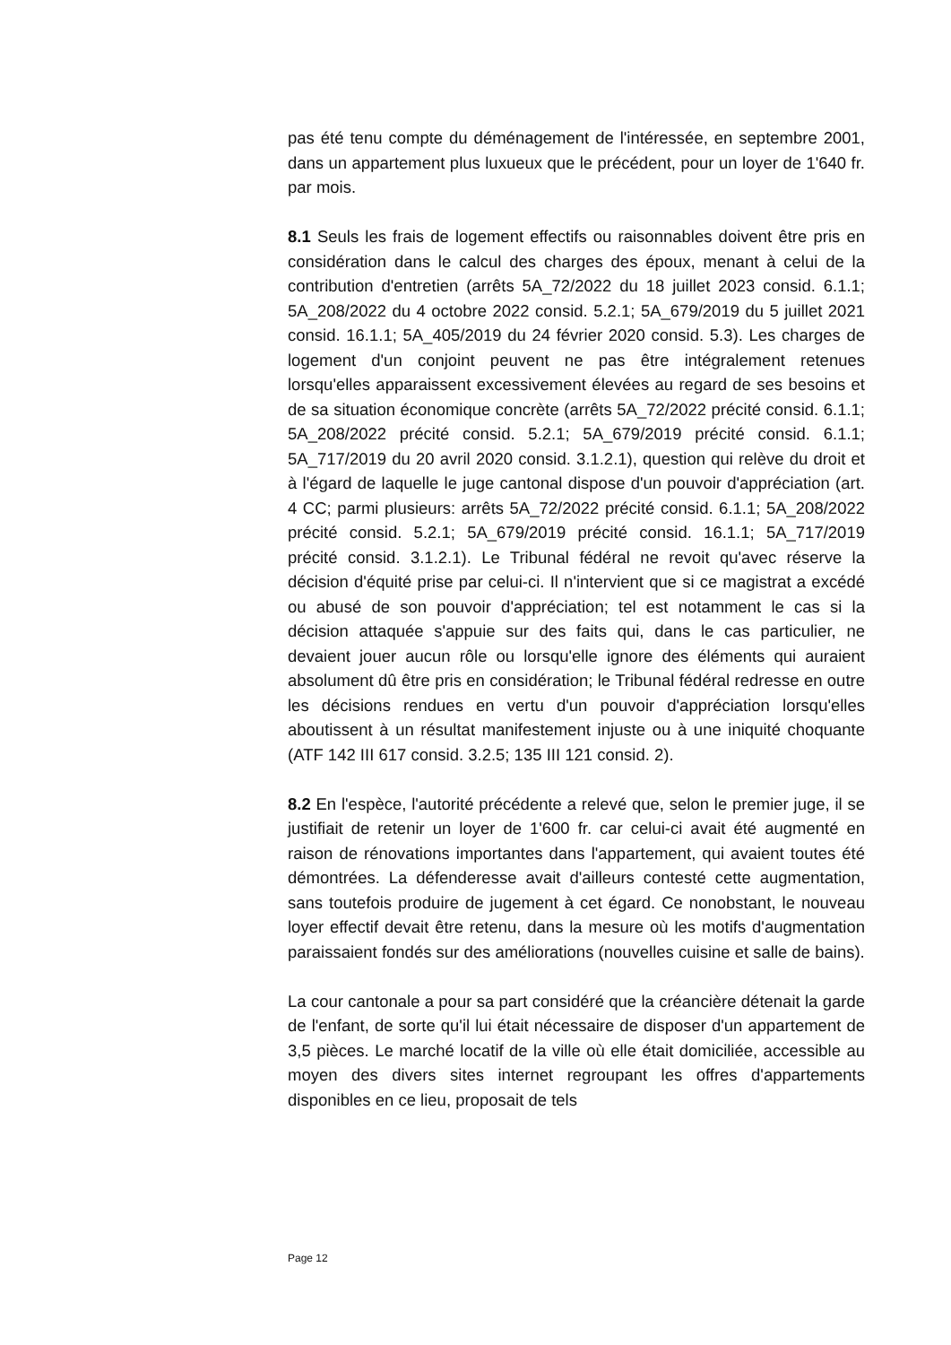pas été tenu compte du déménagement de l'intéressée, en septembre 2001, dans un appartement plus luxueux que le précédent, pour un loyer de 1'640 fr. par mois.
8.1 Seuls les frais de logement effectifs ou raisonnables doivent être pris en considération dans le calcul des charges des époux, menant à celui de la contribution d'entretien (arrêts 5A_72/2022 du 18 juillet 2023 consid. 6.1.1; 5A_208/2022 du 4 octobre 2022 consid. 5.2.1; 5A_679/2019 du 5 juillet 2021 consid. 16.1.1; 5A_405/2019 du 24 février 2020 consid. 5.3). Les charges de logement d'un conjoint peuvent ne pas être intégralement retenues lorsqu'elles apparaissent excessivement élevées au regard de ses besoins et de sa situation économique concrète (arrêts 5A_72/2022 précité consid. 6.1.1; 5A_208/2022 précité consid. 5.2.1; 5A_679/2019 précité consid. 6.1.1; 5A_717/2019 du 20 avril 2020 consid. 3.1.2.1), question qui relève du droit et à l'égard de laquelle le juge cantonal dispose d'un pouvoir d'appréciation (art. 4 CC; parmi plusieurs: arrêts 5A_72/2022 précité consid. 6.1.1; 5A_208/2022 précité consid. 5.2.1; 5A_679/2019 précité consid. 16.1.1; 5A_717/2019 précité consid. 3.1.2.1). Le Tribunal fédéral ne revoit qu'avec réserve la décision d'équité prise par celui-ci. Il n'intervient que si ce magistrat a excédé ou abusé de son pouvoir d'appréciation; tel est notamment le cas si la décision attaquée s'appuie sur des faits qui, dans le cas particulier, ne devaient jouer aucun rôle ou lorsqu'elle ignore des éléments qui auraient absolument dû être pris en considération; le Tribunal fédéral redresse en outre les décisions rendues en vertu d'un pouvoir d'appréciation lorsqu'elles aboutissent à un résultat manifestement injuste ou à une iniquité choquante (ATF 142 III 617 consid. 3.2.5; 135 III 121 consid. 2).
8.2 En l'espèce, l'autorité précédente a relevé que, selon le premier juge, il se justifiait de retenir un loyer de 1'600 fr. car celui-ci avait été augmenté en raison de rénovations importantes dans l'appartement, qui avaient toutes été démontrées. La défenderesse avait d'ailleurs contesté cette augmentation, sans toutefois produire de jugement à cet égard. Ce nonobstant, le nouveau loyer effectif devait être retenu, dans la mesure où les motifs d'augmentation paraissaient fondés sur des améliorations (nouvelles cuisine et salle de bains).
La cour cantonale a pour sa part considéré que la créancière détenait la garde de l'enfant, de sorte qu'il lui était nécessaire de disposer d'un appartement de 3,5 pièces. Le marché locatif de la ville où elle était domiciliée, accessible au moyen des divers sites internet regroupant les offres d'appartements disponibles en ce lieu, proposait de tels
Page 12